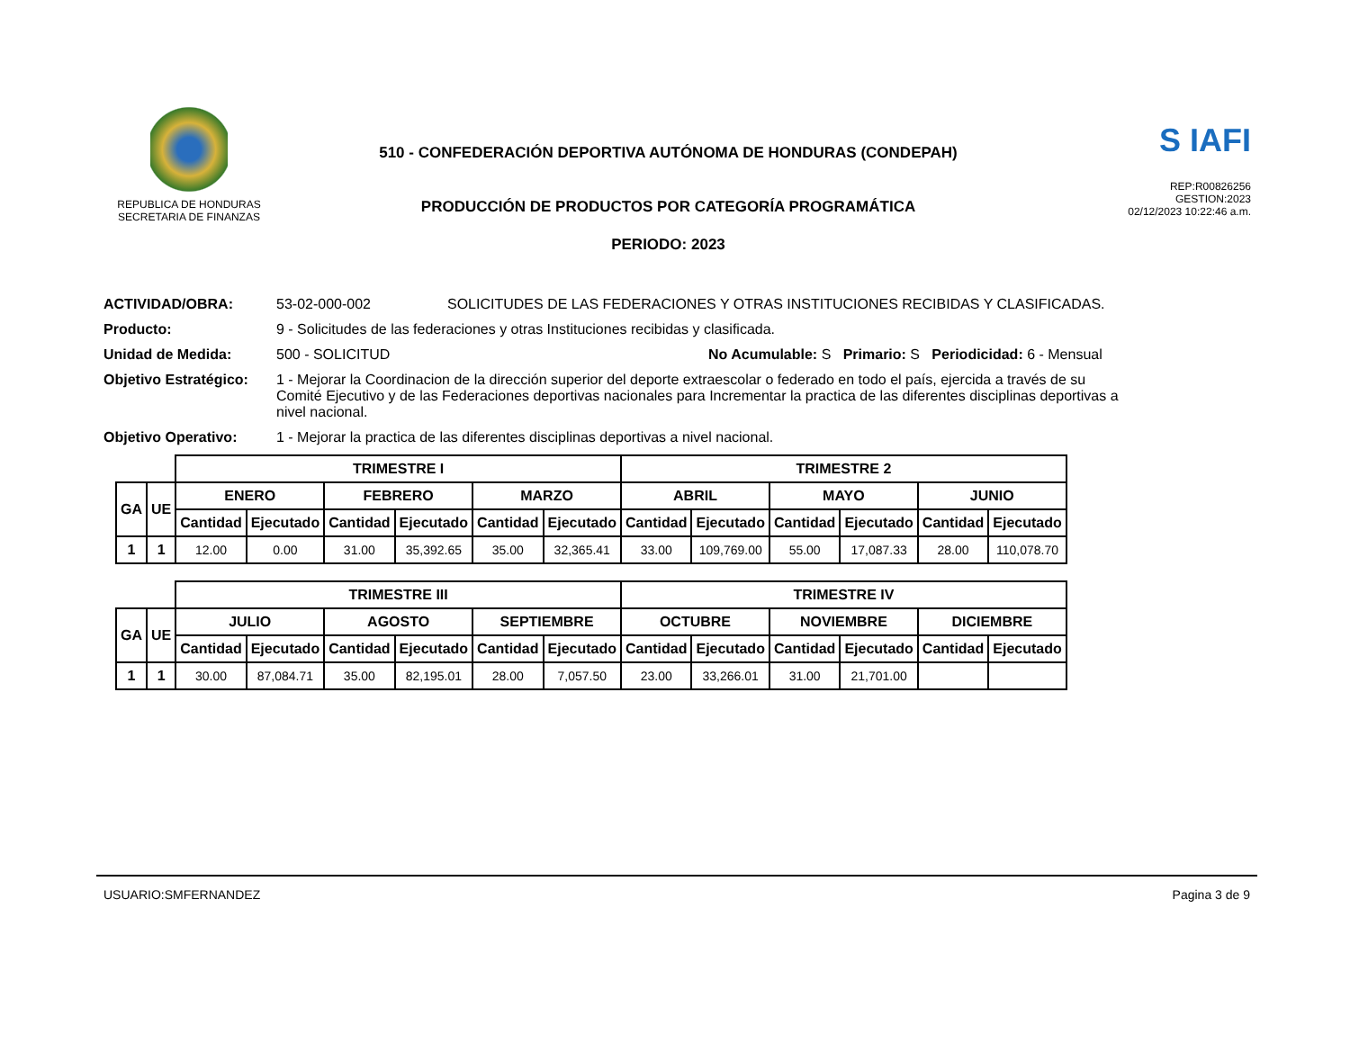REPUBLICA DE HONDURAS
SECRETARIA DE FINANZAS
510 - CONFEDERACIÓN DEPORTIVA AUTÓNOMA DE HONDURAS (CONDEPAH)
PRODUCCIÓN DE PRODUCTOS POR CATEGORÍA PROGRAMÁTICA
PERIODO: 2023
S IAFI
REP:R00826256
GESTION:2023
02/12/2023 10:22:46 a.m.
ACTIVIDAD/OBRA: 53-02-000-002 SOLICITUDES DE LAS FEDERACIONES Y OTRAS INSTITUCIONES RECIBIDAS Y CLASIFICADAS.
Producto: 9 - Solicitudes de las federaciones y otras Instituciones recibidas y clasificada.
Unidad de Medida: 500 - SOLICITUD No Acumulable: S Primario: S Periodicidad: 6 - Mensual
Objetivo Estratégico: 1 - Mejorar la Coordinacion de la dirección superior del deporte extraescolar o federado en todo el país, ejercida a través de su Comité Ejecutivo y de las Federaciones deportivas nacionales para Incrementar la practica de las diferentes disciplinas deportivas a nivel nacional.
Objetivo Operativo: 1 - Mejorar la practica de las diferentes disciplinas deportivas a nivel nacional.
| | | TRIMESTRE I | | | | | | TRIMESTRE 2 | | | | | |
| GA | UE | ENERO | | FEBRERO | | MARZO | | ABRIL | | MAYO | | JUNIO | |
| | | Cantidad | Ejecutado | Cantidad | Ejecutado | Cantidad | Ejecutado | Cantidad | Ejecutado | Cantidad | Ejecutado | Cantidad | Ejecutado |
| 1 | 1 | 12.00 | 0.00 | 31.00 | 35,392.65 | 35.00 | 32,365.41 | 33.00 | 109,769.00 | 55.00 | 17,087.33 | 28.00 | 110,078.70 |
| | | TRIMESTRE III | | | | | | TRIMESTRE IV | | | | | |
| GA | UE | JULIO | | AGOSTO | | SEPTIEMBRE | | OCTUBRE | | NOVIEMBRE | | DICIEMBRE | |
| | | Cantidad | Ejecutado | Cantidad | Ejecutado | Cantidad | Ejecutado | Cantidad | Ejecutado | Cantidad | Ejecutado | Cantidad | Ejecutado |
| 1 | 1 | 30.00 | 87,084.71 | 35.00 | 82,195.01 | 28.00 | 7,057.50 | 23.00 | 33,266.01 | 31.00 | 21,701.00 | | |
USUARIO:SMFERNANDEZ Pagina 3 de 9